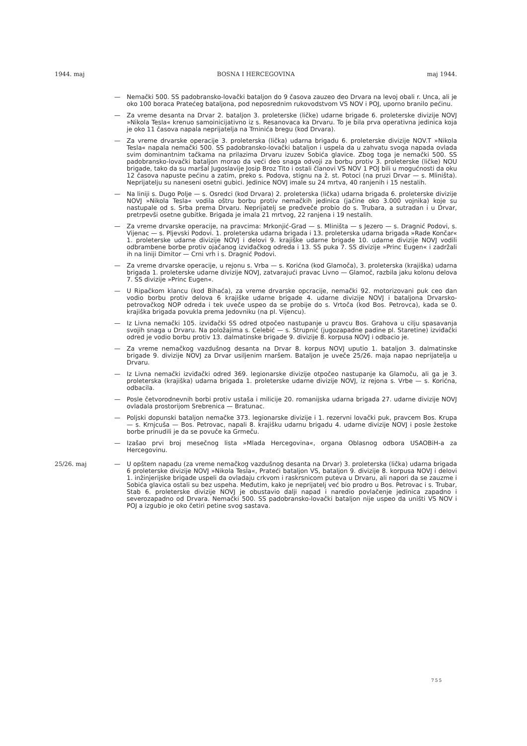1944. maj BOSNA I HERCEGOVINA maj 1944.
— Nemački 500. SS padobransko-lovački bataljon do 9 časova zauzeo deo Drvara na levoj obali r. Unca, ali je oko 100 boraca Pratećeg bataljona, pod neposrednim rukovodstvom VS NOV i POJ, uporno branilo pećinu.
— Za vreme desanta na Drvar 2. bataljon 3. proleterske (ličke) udarne brigade 6. proleterske divizije NOVJ »Nikola Tesla« krenuo samoinicijativno iz s. Resanovaca ka Drvaru. To je bila prva operativna jedinica koja je oko 11 časova napala neprijatelja na Trninića bregu (kod Drvara).
— Za vreme drvarske operacije 3. proleterska (lička) udarna brigadu 6. proleterske divizije NOV.T »Nikola Tesla« napala nemački 500. SS padobransko-lovački bataljon i uspela da u zahvatu svoga napada ovlada svim dominantnim tačkama na prilazima Drvaru izuzev Sobića glavice. Zbog toga je nemački 500. SS padobransko-lovački bataljon morao da veći deo snaga odvoji za borbu protiv 3. proleterske (ličke) NOU brigade, tako da su maršal Jugoslavije Josip Broz Tito i ostali članovi VS NOV 1 POJ bili u mogućnosti da oku 12 časova napuste pećinu a zatim, preko s. Podova, stignu na ž. st. Potoci (na pruzi Drvar — s. Mliništa). Neprijatelju su naneseni osetni gubici. Jedinice NOVJ imale su 24 mrtva, 40 ranjenih i 15 nestalih.
— Na liniji s. Dugo Polje — s. Osredci (kod Drvara) 2. proleterska (lička) udarna brigada 6. proleterske divizije NOVJ »Nikola Tesla« vodila oštru borbu protiv nemačkih jedinica (jačine oko 3.000 vojnika) koje su nastupale od s. Srba prema Drvaru. Neprijatelj se predveče probio do s. Trubara, a sutradan i u Drvar, pretrpevši osetne gubitke. Brigada je imala 21 mrtvog, 22 ranjena i 19 nestalih.
— Za vreme drvarske operacije, na pravcima: Mrkonjić-Grad — s. Mliništa — s Jezero — s. Dragnić Podovi, s. Vijenac — s. Pljevski Podovi. 1. proleterska udarna brigada i 13. proleterska udarna brigada »Rade Končar« 1. proleterske udarne divizije NOVJ i delovi 9. krajiške udarne brigade 10. udarne divizije NOVJ vodili odbrambene borbe protiv ojačanog izviđačkog odreda i 13. SS puka 7. SS divizije »Princ Eugen« i zadržali ih na liniji Dimitor — Crni vrh i s. Dragnić Podovi.
— Za vreme drvarske operacije, u rejonu s. Vrba — s. Korićna (kod Glamoča), 3. proleterska (krajiška) udarna brigada 1. proleterske udarne divizije NOVJ, zatvarajući pravac Livno — Glamoč, razbila jaku kolonu delova 7. SS divizije »Princ Eugen«.
— U Ripačkom klancu (kod Bihaća), za vreme drvarske opcracije, nemački 92. motorizovani puk ceo dan vodio borbu protiv delova 6 krajiške udarne brigade 4. udarne divizije NOVJ i bataljona Drvarsko-petrovačkog NOP odreda i tek uveče uspeo da se probije do s. Vrtoča (kod Bos. Petrovca), kada se 0. krajiška brigada povukla prema Jedovniku (na pl. Vijencu).
— Iz Livna nemački 105. izviđački SS odred otpočeo nastupanje u pravcu Bos. Grahova u cilju spasavanja svojih snaga u Drvaru. Na položajima s. Celebić — s. Strupnić (jugozapadne padine pl. Staretine) izviđački odred je vodio borbu protiv 13. dalmatinske brigade 9. divizije 8. korpusa NOVJ i odbacio je.
— Za vreme nemačkog vazdušnog desanta na Drvar 8. korpus NOVJ uputio 1. bataljon 3. dalmatinske brigade 9. divizije NOVJ za Drvar usiljenim rnaršem. Bataljon je uveče 25/26. maja napao neprijatelja u Drvaru.
— Iz Livna nemački izviđački odred 369. legionarske divizije otpočeo nastupanje ka Glamoču, ali ga je 3. proleterska (krajiška) udarna brigada 1. proleterske udarne divizije NOVJ, iz rejona s. Vrbe — s. Korićna, odbacila.
— Posle četvorodnevnih borbi protiv ustaša i milicije 20. romanijska udarna brigada 27. udarne divizije NOVJ ovladala prostorijom Srebrenica — Bratunac.
— Poljski dopunski bataljon nemačke 373. legionarske divizije i 1. rezervni lovački puk, pravcem Bos. Krupa — s. Krnjcuša — Bos. Petrovac, napali 8. krajišku udarnu brigadu 4. udarne divizije NOVJ i posle žestoke borbe prinudili je da se povuče ka Grmeču.
— Izašao prvi broj mesečnog lista »Mlada Hercegovina«, organa Oblasnog odbora USAOBiH-a za Hercegovinu.
25/26. maj
— U opštem napadu (za vreme nemačkog vazdušnog desanta na Drvar) 3. proleterska (lička) udarna brigada 6 proleterske divizije NOVJ »Nikola Tesla«, Prateći bataljon VS, bataljon 9. divizije 8. korpusa NOVJ i delovi 1. inžinjerijske brigade uspeli da ovladaju crkvom i raskrsnicom puteva u Drvaru, ali napori da se zauzme i Sobića glavica ostali su bez uspeha. Međutim, kako je neprijatelj već bio prodro u Bos. Petrovac i s. Trubar, Stab 6. proleterske divizije NOVJ je obustavio dalji napad i naredio povlačenje jedinica zapadno i severozapadno od Drvara. Nemački 500. SS padobransko-lovački bataljon nije uspeo da uništi VS NOV i POJ a izgubio je oko četiri petine svog sastava.
755